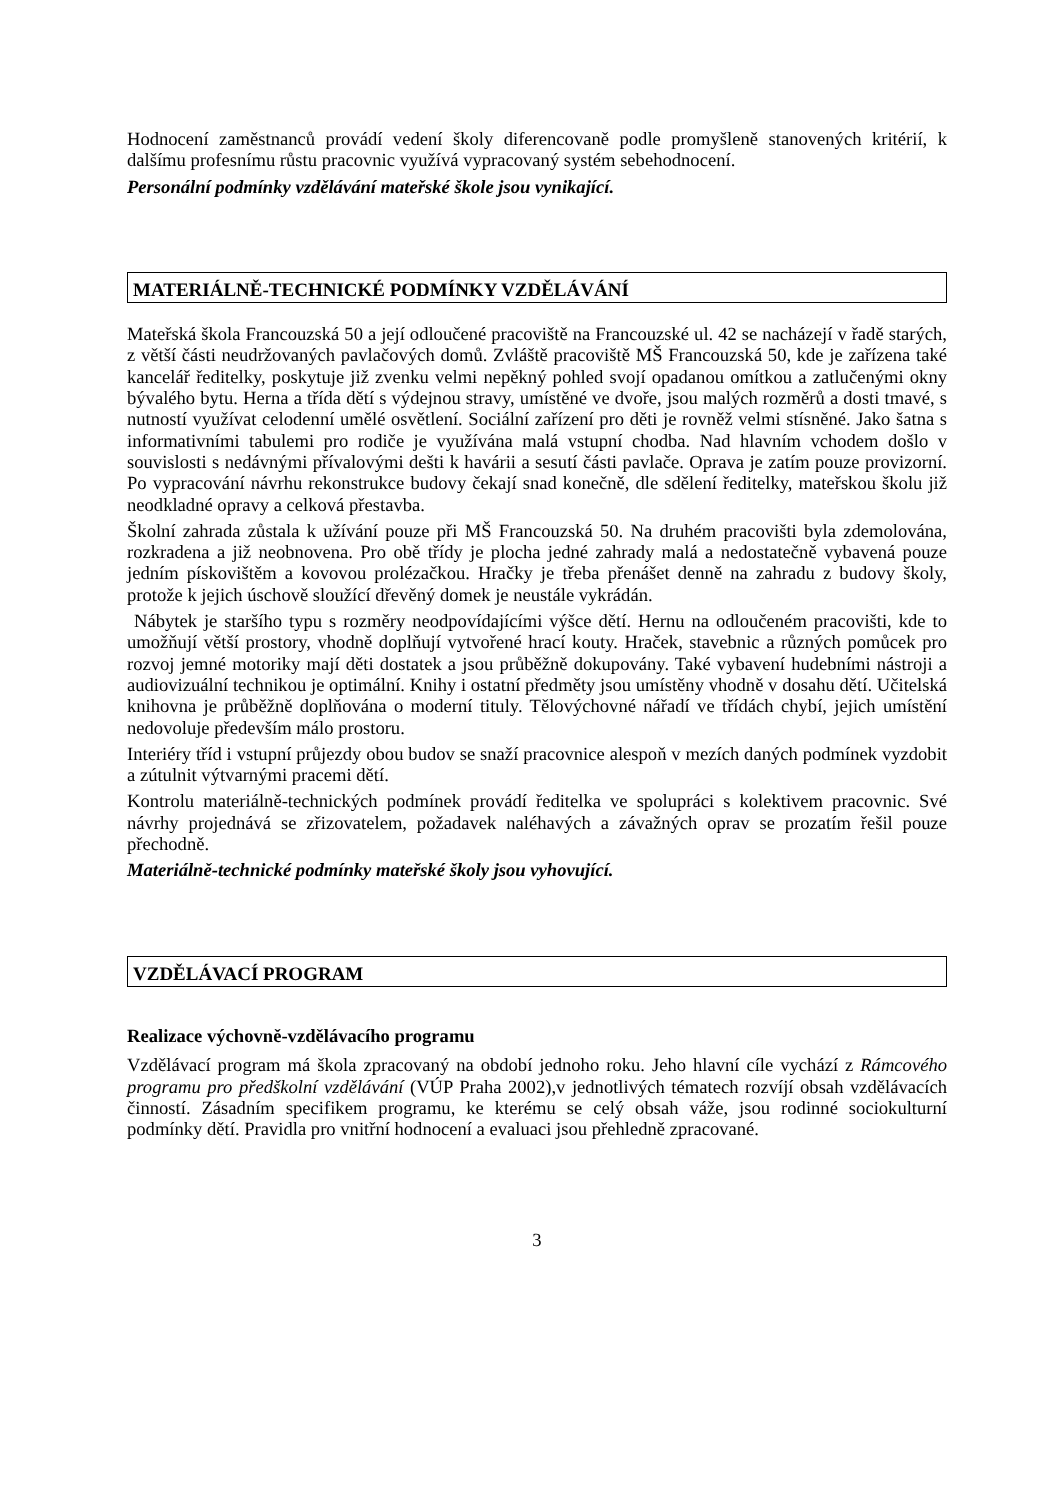Hodnocení zaměstnanců provádí vedení školy diferencovaně podle promyšleně stanovených kritérií, k dalšímu profesnímu růstu pracovnic využívá vypracovaný systém sebehodnocení.
Personální podmínky vzdělávání mateřské škole jsou vynikající.
MATERIÁLNĚ-TECHNICKÉ PODMÍNKY VZDĚLÁVÁNÍ
Mateřská škola Francouzská 50 a její odloučené pracoviště na Francouzské ul. 42 se nacházejí v řadě starých, z větší části neudržovaných pavlačových domů. Zvláště pracoviště MŠ Francouzská 50, kde je zařízena také kancelář ředitelky, poskytuje již zvenku velmi nepěkný pohled svojí opadanou omítkou a zatlučenými okny bývalého bytu. Herna a třída dětí s výdejnou stravy, umístěné ve dvoře, jsou malých rozměrů a dosti tmavé, s nutností využívat celodenní umělé osvětlení. Sociální zařízení pro děti je rovněž velmi stísněné. Jako šatna s informativními tabulemi pro rodiče je využívána malá vstupní chodba. Nad hlavním vchodem došlo v souvislosti s nedávnými přívalovými dešti k havárii a sesutí části pavlače. Oprava je zatím pouze provizorní. Po vypracování návrhu rekonstrukce budovy čekají snad konečně, dle sdělení ředitelky, mateřskou školu již neodkladné opravy a celková přestavba.
Školní zahrada zůstala k užívání pouze při MŠ Francouzská 50. Na druhém pracovišti byla zdemolována, rozkradena a již neobnovena. Pro obě třídy je plocha jedné zahrady malá a nedostatečně vybavená pouze jedním pískovištěm a kovovou prolézačkou. Hračky je třeba přenášet denně na zahradu z budovy školy, protože k jejich úschově sloužící dřevěný domek je neustále vykrádán.
Nábytek je staršího typu s rozměry neodpovídajícími výšce dětí. Hernu na odloučeném pracovišti, kde to umožňují větší prostory, vhodně doplňují vytvořené hrací kouty. Hraček, stavebnic a různých pomůcek pro rozvoj jemné motoriky mají děti dostatek a jsou průběžně dokupovány. Také vybavení hudebními nástroji a audiovizuální technikou je optimální. Knihy i ostatní předměty jsou umístěny vhodně v dosahu dětí. Učitelská knihovna je průběžně doplňována o moderní tituly. Tělovýchovné nářadí ve třídách chybí, jejich umístění nedovoluje především málo prostoru.
Interiéry tříd i vstupní průjezdy obou budov se snaží pracovnice alespoň v mezích daných podmínek vyzdobit a zútulnit výtvarnými pracemi dětí.
Kontrolu materiálně-technických podmínek provádí ředitelka ve spolupráci s kolektivem pracovnic. Své návrhy projednává se zřizovatelem, požadavek naléhavých a závažných oprav se prozatím řešil pouze přechodně.
Materiálně-technické podmínky mateřské školy jsou vyhovující.
VZDĚLÁVACÍ PROGRAM
Realizace výchovně-vzdělávacího programu
Vzdělávací program má škola zpracovaný na období jednoho roku. Jeho hlavní cíle vychází z Rámcového programu pro předškolní vzdělávání (VÚP Praha 2002),v jednotlivých tématech rozvíjí obsah vzdělávacích činností. Zásadním specifikem programu, ke kterému se celý obsah váže, jsou rodinné sociokulturní podmínky dětí. Pravidla pro vnitřní hodnocení a evaluaci jsou přehledně zpracované.
3